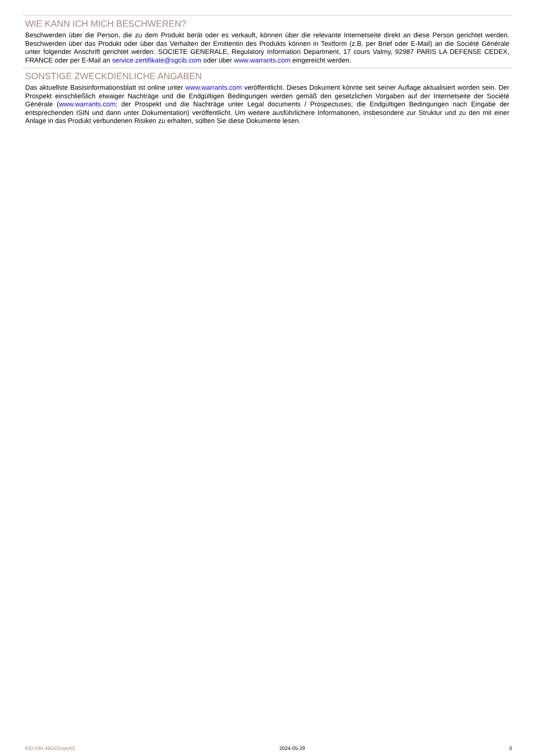WIE KANN ICH MICH BESCHWEREN?
Beschwerden über die Person, die zu dem Produkt berät oder es verkauft, können über die relevante Internetseite direkt an diese Person gerichtet werden. Beschwerden über das Produkt oder über das Verhalten der Emittentin des Produkts können in Textform (z.B. per Brief oder E-Mail) an die Société Générale unter folgender Anschrift gerichtet werden: SOCIETE GENERALE, Regulatory Information Department, 17 cours Valmy, 92987 PARIS LA DEFENSE CEDEX, FRANCE oder per E-Mail an service.zertifikate@sgcib.com oder über www.warrants.com eingereicht werden.
SONSTIGE ZWECKDIENLICHE ANGABEN
Das aktuellste Basisinformationsblatt ist online unter www.warrants.com veröffentlicht. Dieses Dokument könnte seit seiner Auflage aktualisiert worden sein. Der Prospekt einschließlich etwaiger Nachträge und die Endgültigen Bedingungen werden gemäß den gesetzlichen Vorgaben auf der Internetseite der Société Générale (www.warrants.com; der Prospekt und die Nachträge unter Legal documents / Prospectuses; die Endgültigen Bedingungen nach Eingabe der entsprechenden ISIN und dann unter Dokumentation) veröffentlicht. Um weitere ausführlichere Informationen, insbesondere zur Struktur und zu den mit einer Anlage in das Produkt verbundenen Risiken zu erhalten, sollten Sie diese Dokumente lesen.
KID-FBI-49GGDqAAl2 2024-05-29 3